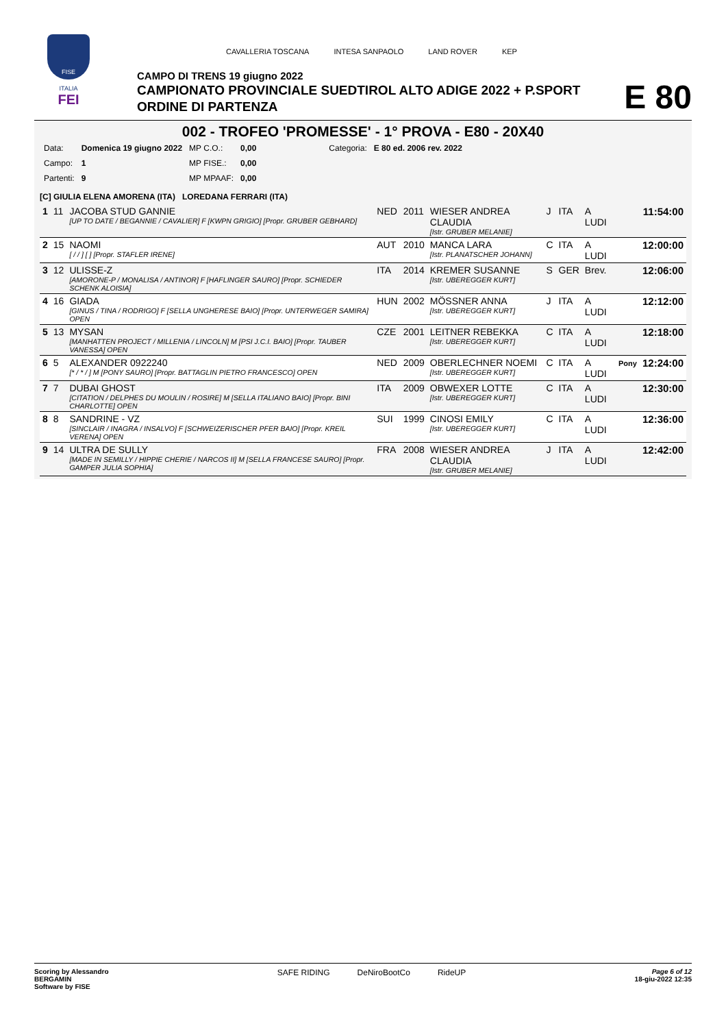FISE
ITALIA
FEI
CAVALLERIA TOSCANA INTESA SANPAOLO LAND ROVER KEP
CAMPO DI TRENS 19 giugno 2022
CAMPIONATO PROVINCIALE SUEDTIROL ALTO ADIGE 2022 + P.SPORT
ORDINE DI PARTENZA
E 80
002 - TROFEO 'PROMESSE' - 1° PROVA - E80 - 20X40
| Data: | Domenica 19 giugno 2022 | MP C.O.: | 0,00 | Categoria: | E 80 ed. 2006 rev. 2022 |
| Campo: | 1 | MP FISE.: | 0,00 | | |
| Partenti: | 9 | MP MPAAF: | 0,00 | | |
[C] GIULIA ELENA AMORENA (ITA) LOREDANA FERRARI (ITA)
| 1 | 11 | JACOBA STUD GANNIE [UP TO DATE / BEGANNIE / CAVALIER] F [KWPN GRIGIO] [Propr. GRUBER GEBHARD] | NED | 2011 | WIESER ANDREA CLAUDIA [Istr. GRUBER MELANIE] | J | ITA | A LUDI | | 11:54:00 |
| 2 | 15 | NAOMI [ / / ] [ ] [Propr. STAFLER IRENE] | AUT | 2010 | MANCA LARA [Istr. PLANATSCHER JOHANN] | C | ITA | A LUDI | | 12:00:00 |
| 3 | 12 | ULISSE-Z [AMORONE-P / MONALISA / ANTINOR] F [HAFLINGER SAURO] [Propr. SCHIEDER SCHENK ALOISIA] | ITA | 2014 | KREMER SUSANNE [Istr. UBEREGGER KURT] | S | GER | Brev. | | 12:06:00 |
| 4 | 16 | GIADA [GINUS / TINA / RODRIGO] F [SELLA UNGHERESE BAIO] [Propr. UNTERWEGER SAMIRA] OPEN | HUN | 2002 | MÖSSNER ANNA [Istr. UBEREGGER KURT] | J | ITA | A LUDI | | 12:12:00 |
| 5 | 13 | MYSAN [MANHATTEN PROJECT / MILLENIA / LINCOLN] M [PSI J.C.I. BAIO] [Propr. TAUBER VANESSA] OPEN | CZE | 2001 | LEITNER REBEKKA [Istr. UBEREGGER KURT] | C | ITA | A LUDI | | 12:18:00 |
| 6 | 5 | ALEXANDER 0922240 [* / * / ] M [PONY SAURO] [Propr. BATTAGLIN PIETRO FRANCESCO] OPEN | NED | 2009 | OBERLECHNER NOEMI [Istr. UBEREGGER KURT] | C | ITA | A LUDI | Pony | 12:24:00 |
| 7 | 7 | DUBAI GHOST [CITATION / DELPHES DU MOULIN / ROSIRE] M [SELLA ITALIANO BAIO] [Propr. BINI CHARLOTTE] OPEN | ITA | 2009 | OBWEXER LOTTE [Istr. UBEREGGER KURT] | C | ITA | A LUDI | | 12:30:00 |
| 8 | 8 | SANDRINE - VZ [SINCLAIR / INAGRA / INSALVO] F [SCHWEIZERISCHER PFER BAIO] [Propr. KREIL VERENA] OPEN | SUI | 1999 | CINOSI EMILY [Istr. UBEREGGER KURT] | C | ITA | A LUDI | | 12:36:00 |
| 9 | 14 | ULTRA DE SULLY [MADE IN SEMILLY / HIPPIE CHERIE / NARCOS II] M [SELLA FRANCESE SAURO] [Propr. GAMPER JULIA SOPHIA] | FRA | 2008 | WIESER ANDREA CLAUDIA [Istr. GRUBER MELANIE] | J | ITA | A LUDI | | 12:42:00 |
Scoring by Alessandro
BERGAMIN
Software by FISE
SAFE RIDING DeNiroBootCo RideUP
Page 6 of 12
18-giu-2022 12:35